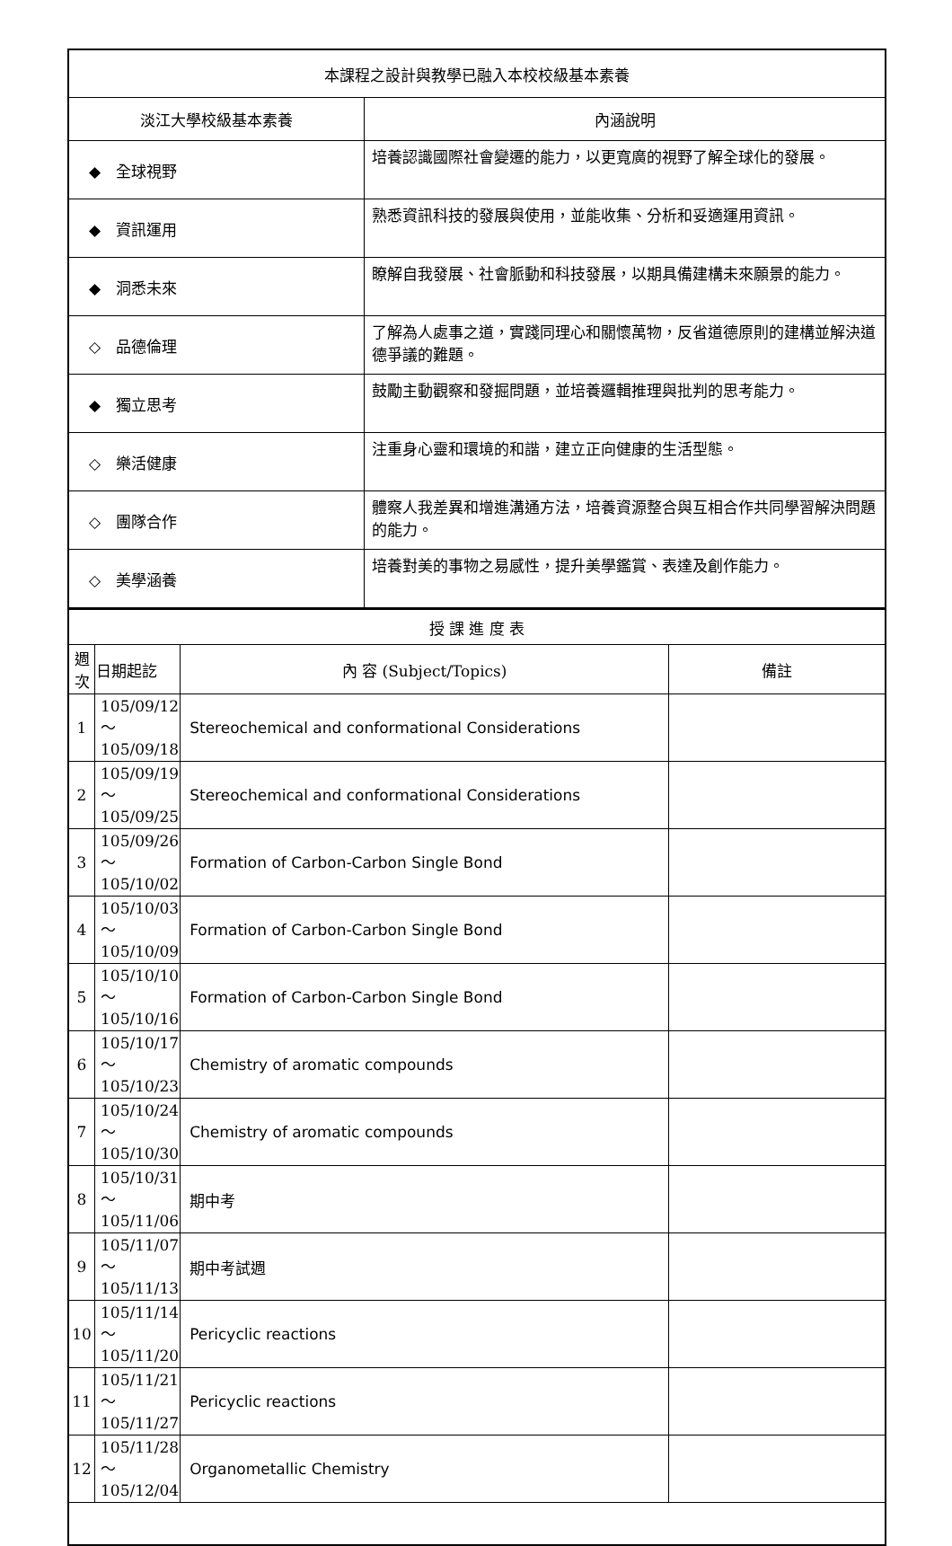| 本課程之設計與教學已融入本校校級基本素養 | |
| 淡江大學校級基本素養 | 內涵說明 |
| ◆ 全球視野 | 培養認識國際社會變遷的能力，以更寬廣的視野了解全球化的發展。 |
| ◆ 資訊運用 | 熟悉資訊科技的發展與使用，並能收集、分析和妥適運用資訊。 |
| ◆ 洞悉未來 | 瞭解自我發展、社會脈動和科技發展，以期具備建構未來願景的能力。 |
| ◇ 品德倫理 | 了解為人處事之道，實踐同理心和關懷萬物，反省道德原則的建構並解決道德爭議的難題。 |
| ◆ 獨立思考 | 鼓勵主動觀察和發掘問題，並培養邏輯推理與批判的思考能力。 |
| ◇ 樂活健康 | 注重身心靈和環境的和諧，建立正向健康的生活型態。 |
| ◇ 團隊合作 | 體察人我差異和增進溝通方法，培養資源整合與互相合作共同學習解決問題的能力。 |
| ◇ 美學涵養 | 培養對美的事物之易感性，提升美學鑑賞、表達及創作能力。 |
| 授 課 進 度 表 | | | |
| 週 次 | 日期起訖 | 內 容 (Subject/Topics) | 備註 |
| 1 | 105/09/12～ 105/09/18 | Stereochemical and conformational Considerations | |
| 2 | 105/09/19～ 105/09/25 | Stereochemical and conformational Considerations | |
| 3 | 105/09/26～ 105/10/02 | Formation of Carbon-Carbon Single Bond | |
| 4 | 105/10/03～ 105/10/09 | Formation of Carbon-Carbon Single Bond | |
| 5 | 105/10/10～ 105/10/16 | Formation of Carbon-Carbon Single Bond | |
| 6 | 105/10/17～ 105/10/23 | Chemistry of aromatic compounds | |
| 7 | 105/10/24～ 105/10/30 | Chemistry of aromatic compounds | |
| 8 | 105/10/31～ 105/11/06 | 期中考 | |
| 9 | 105/11/07～ 105/11/13 | 期中考試週 | |
| 10 | 105/11/14～ 105/11/20 | Pericyclic reactions | |
| 11 | 105/11/21～ 105/11/27 | Pericyclic reactions | |
| 12 | 105/11/28～ 105/12/04 | Organometallic Chemistry | |